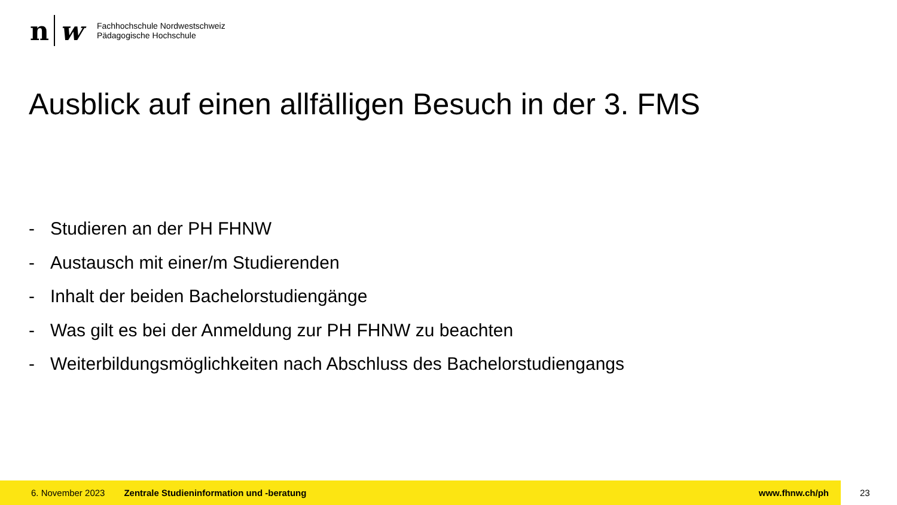n w
Fachhochschule Nordwestschweiz
Pädagogische Hochschule
Ausblick auf einen allfälligen Besuch in der 3. FMS
- Studieren an der PH FHNW
- Austausch mit einer/m Studierenden
- Inhalt der beiden Bachelorstudiengänge
- Was gilt es bei der Anmeldung zur PH FHNW zu beachten
- Weiterbildungsmöglichkeiten nach Abschluss des Bachelorstudiengangs
6. November 2023 Zentrale Studieninformation und -beratung www.fhnw.ch/ph
23